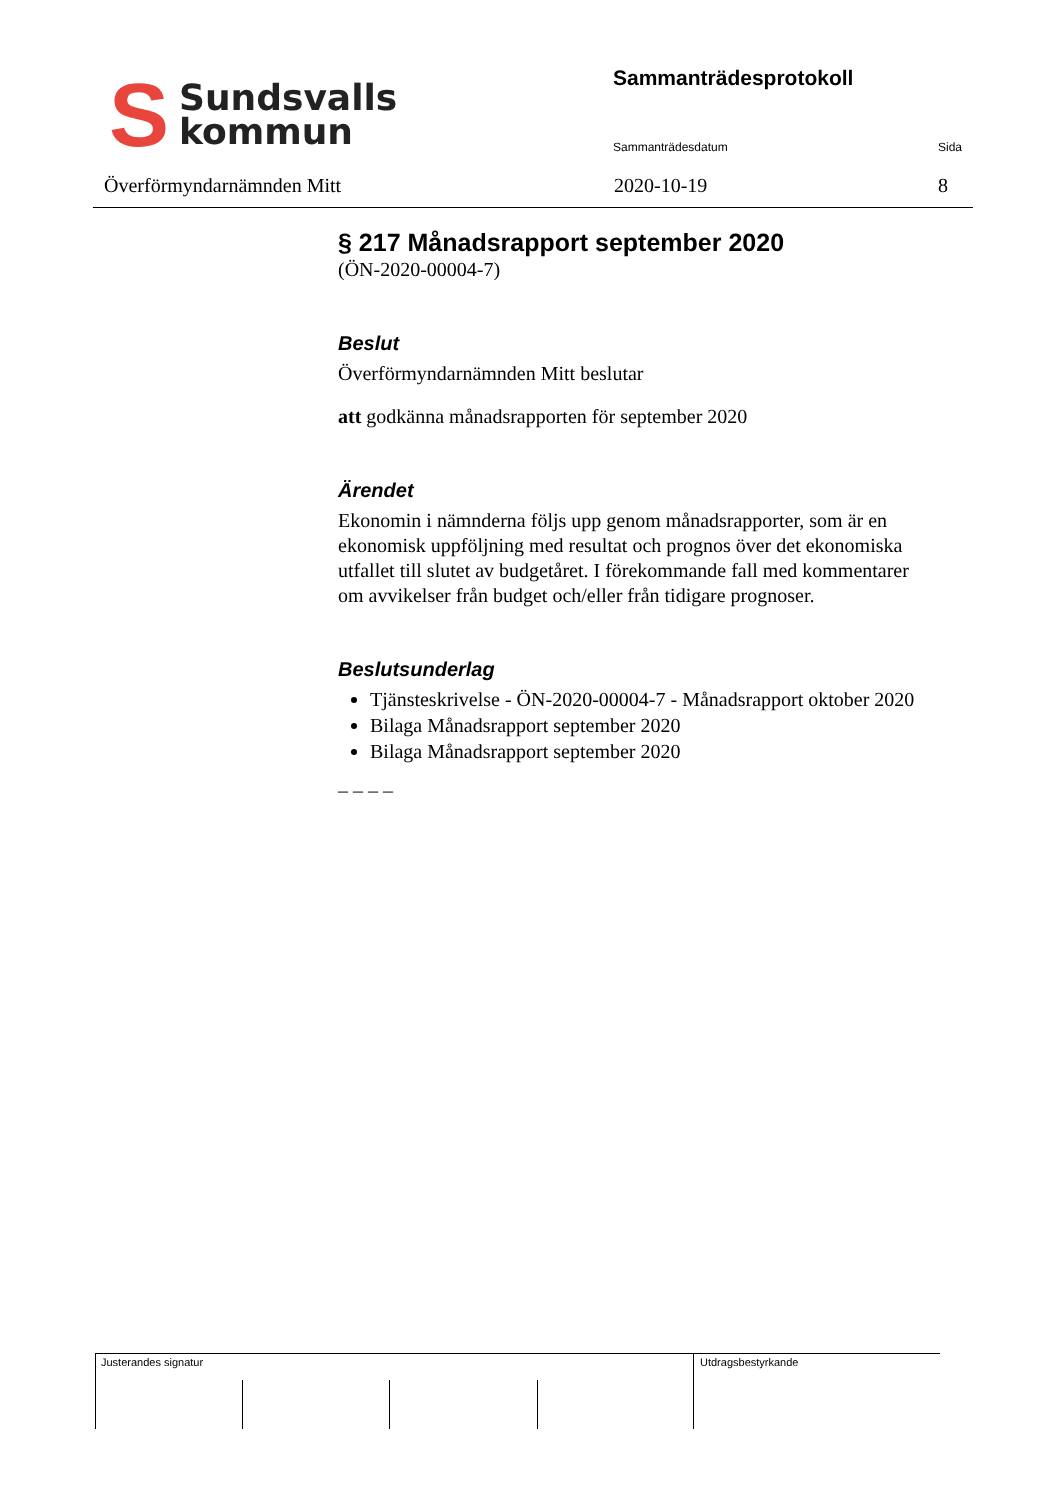S
Sundsvalls
kommun
Sammanträdesprotokoll
Sammanträdesdatum Sida
Överförmyndarnämnden Mitt 2020-10-19 8
§ 217 Månadsrapport september 2020
(ÖN-2020-00004-7)
Beslut
Överförmyndarnämnden Mitt beslutar
att godkänna månadsrapporten för september 2020
Ärendet
Ekonomin i nämnderna följs upp genom månadsrapporter, som är en ekonomisk uppföljning med resultat och prognos över det ekonomiska utfallet till slutet av budgetåret. I förekommande fall med kommentarer om avvikelser från budget och/eller från tidigare prognoser.
Beslutsunderlag
Tjänsteskrivelse - ÖN-2020-00004-7 - Månadsrapport oktober 2020
Bilaga Månadsrapport september 2020
Bilaga Månadsrapport september 2020
_ _ _ _
Justerandes signatur Utdragsbestyrkande